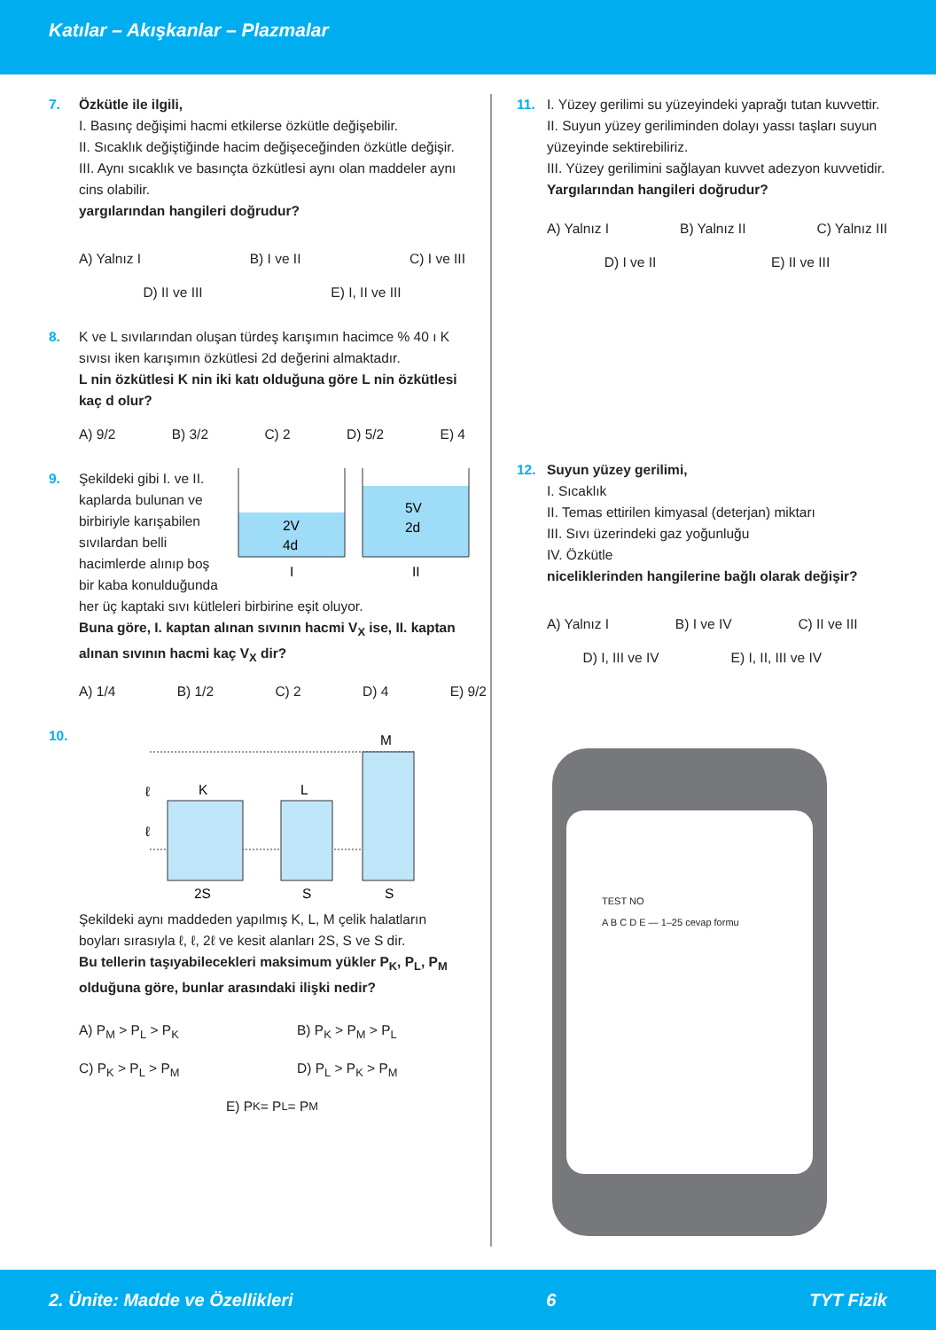Katılar – Akışkanlar – Plazmalar
7. Özkütle ile ilgili,
I. Basınç değişimi hacmi etkilerse özkütle değişebilir.
II. Sıcaklık değiştiğinde hacim değişeceğinden özkütle değişir.
III. Aynı sıcaklık ve basınçta özkütlesi aynı olan maddeler aynı cins olabilir.
yargılarından hangileri doğrudur?
A) Yalnız I B) I ve II C) I ve III
D) II ve III E) I, II ve III
8. K ve L sıvılarından oluşan türdeş karışımın hacimce % 40 ı K sıvısı iken karışımın özkütlesi 2d değerini almaktadır.
L nin özkütlesi K nin iki katı olduğuna göre L nin özkütlesi kaç d olur?
A) 9/2 B) 3/2 C) 2 D) 5/2 E) 4
9. Şekildeki gibi I. ve II. kaplarda bulunan ve birbiriyle karışabilen sıvılardan belli hacimlerde alınıp boş bir kaba konulduğunda
2V
4d
I
5V
2d
II
her üç kaptaki sıvı kütleleri birbirine eşit oluyor.
Buna göre, I. kaptan alınan sıvının hacmi V<sub>X</sub> ise, II. kaptan alınan sıvının hacmi kaç V<sub>X</sub> dir?
A) 1/4 B) 1/2 C) 2 D) 4 E) 9/2
10.
K
L
M
2S
S
S
ℓ
ℓ
Şekildeki aynı maddeden yapılmış K, L, M çelik halatların boyları sırasıyla ℓ, ℓ, 2ℓ ve kesit alanları 2S, S ve S dir.
Bu tellerin taşıyabilecekleri maksimum yükler P<sub>K</sub>, P<sub>L</sub>, P<sub>M</sub> olduğuna göre, bunlar arasındaki ilişki nedir?
A) P<sub>M</sub> > P<sub>L</sub> > P<sub>K</sub> B) P<sub>K</sub> > P<sub>M</sub> > P<sub>L</sub>
C) P<sub>K</sub> > P<sub>L</sub> > P<sub>M</sub> D) P<sub>L</sub> > P<sub>K</sub> > P<sub>M</sub>
E) P<sub>K</sub> = P<sub>L</sub> = P<sub>M</sub>
11. I. Yüzey gerilimi su yüzeyindeki yaprağı tutan kuvvettir.
II. Suyun yüzey geriliminden dolayı yassı taşları suyun yüzeyinde sektirebiliriz.
III. Yüzey gerilimini sağlayan kuvvet adezyon kuvvetidir.
Yargılarından hangileri doğrudur?
A) Yalnız I B) Yalnız II C) Yalnız III
D) I ve II E) II ve III
12. Suyun yüzey gerilimi,
I. Sıcaklık
II. Temas ettirilen kimyasal (deterjan) miktarı
III. Sıvı üzerindeki gaz yoğunluğu
IV. Özkütle
niceliklerinden hangilerine bağlı olarak değişir?
A) Yalnız I B) I ve IV C) II ve III
D) I, III ve IV E) I, II, III ve IV
TEST NO
A B C D E — 1–25 cevap formu
2. Ünite: Madde ve Özellikleri 6 TYT Fizik